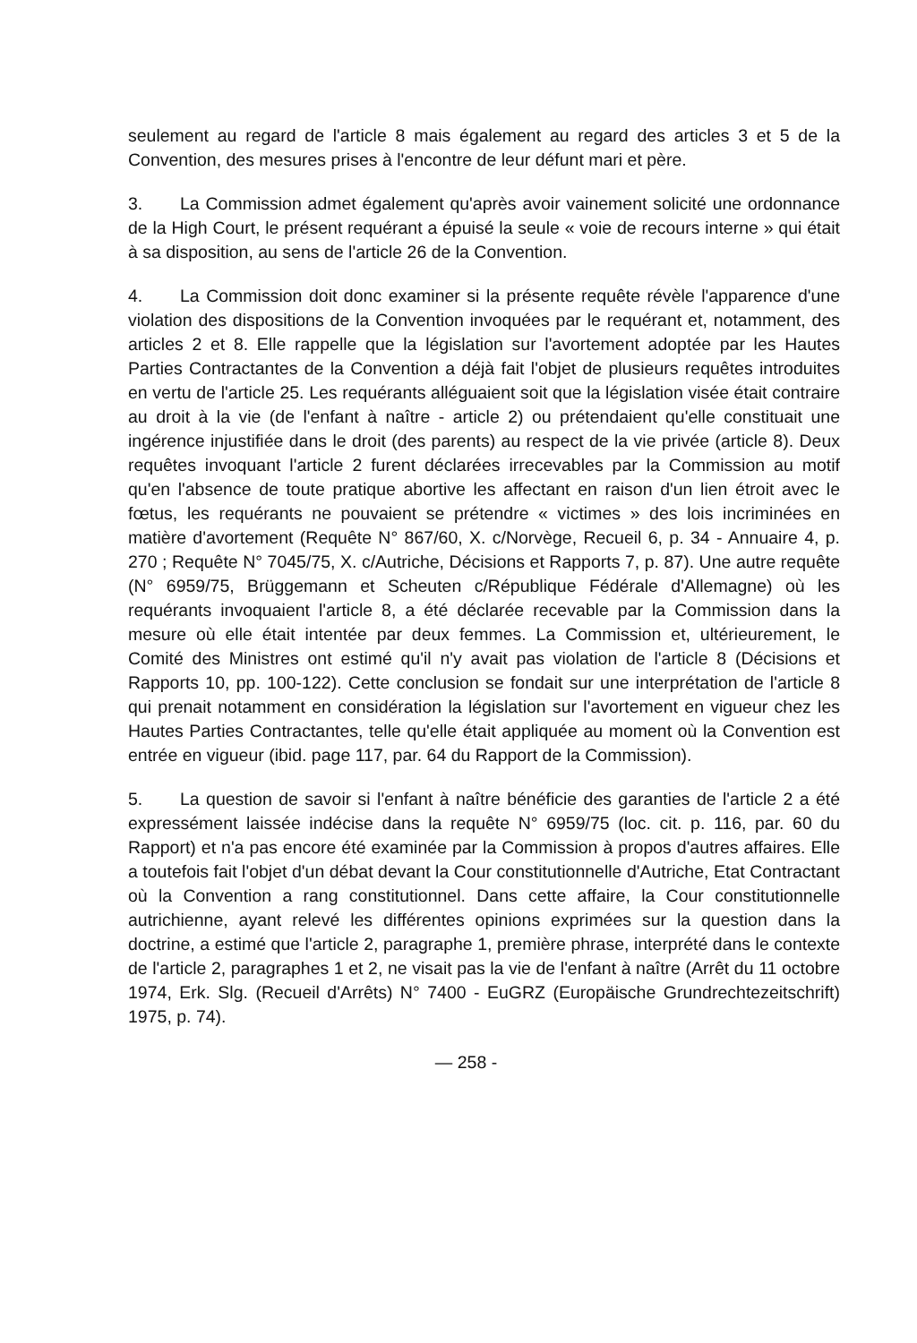seulement au regard de l'article 8 mais également au regard des articles 3 et 5 de la Convention, des mesures prises à l'encontre de leur défunt mari et père.
3. La Commission admet également qu'après avoir vainement solicité une ordonnance de la High Court, le présent requérant a épuisé la seule « voie de recours interne » qui était à sa disposition, au sens de l'article 26 de la Convention.
4. La Commission doit donc examiner si la présente requête révèle l'apparence d'une violation des dispositions de la Convention invoquées par le requérant et, notamment, des articles 2 et 8. Elle rappelle que la législation sur l'avortement adoptée par les Hautes Parties Contractantes de la Convention a déjà fait l'objet de plusieurs requêtes introduites en vertu de l'article 25. Les requérants alléguaient soit que la législation visée était contraire au droit à la vie (de l'enfant à naître - article 2) ou prétendaient qu'elle constituait une ingérence injustifiée dans le droit (des parents) au respect de la vie privée (article 8). Deux requêtes invoquant l'article 2 furent déclarées irrecevables par la Commission au motif qu'en l'absence de toute pratique abortive les affectant en raison d'un lien étroit avec le fœtus, les requérants ne pouvaient se prétendre « victimes » des lois incriminées en matière d'avortement (Requête N° 867/60, X. c/Norvège, Recueil 6, p. 34 - Annuaire 4, p. 270 ; Requête N° 7045/75, X. c/Autriche, Décisions et Rapports 7, p. 87). Une autre requête (N° 6959/75, Brüggemann et Scheuten c/République Fédérale d'Allemagne) où les requérants invoquaient l'article 8, a été déclarée recevable par la Commission dans la mesure où elle était intentée par deux femmes. La Commission et, ultérieurement, le Comité des Ministres ont estimé qu'il n'y avait pas violation de l'article 8 (Décisions et Rapports 10, pp. 100-122). Cette conclusion se fondait sur une interprétation de l'article 8 qui prenait notamment en considération la législation sur l'avortement en vigueur chez les Hautes Parties Contractantes, telle qu'elle était appliquée au moment où la Convention est entrée en vigueur (ibid. page 117, par. 64 du Rapport de la Commission).
5. La question de savoir si l'enfant à naître bénéficie des garanties de l'article 2 a été expressément laissée indécise dans la requête N° 6959/75 (loc. cit. p. 116, par. 60 du Rapport) et n'a pas encore été examinée par la Commission à propos d'autres affaires. Elle a toutefois fait l'objet d'un débat devant la Cour constitutionnelle d'Autriche, Etat Contractant où la Convention a rang constitutionnel. Dans cette affaire, la Cour constitutionnelle autrichienne, ayant relevé les différentes opinions exprimées sur la question dans la doctrine, a estimé que l'article 2, paragraphe 1, première phrase, interprété dans le contexte de l'article 2, paragraphes 1 et 2, ne visait pas la vie de l'enfant à naître (Arrêt du 11 octobre 1974, Erk. Slg. (Recueil d'Arrêts) N° 7400 - EuGRZ (Europäische Grundrechtezeitschrift) 1975, p. 74).
— 258 -